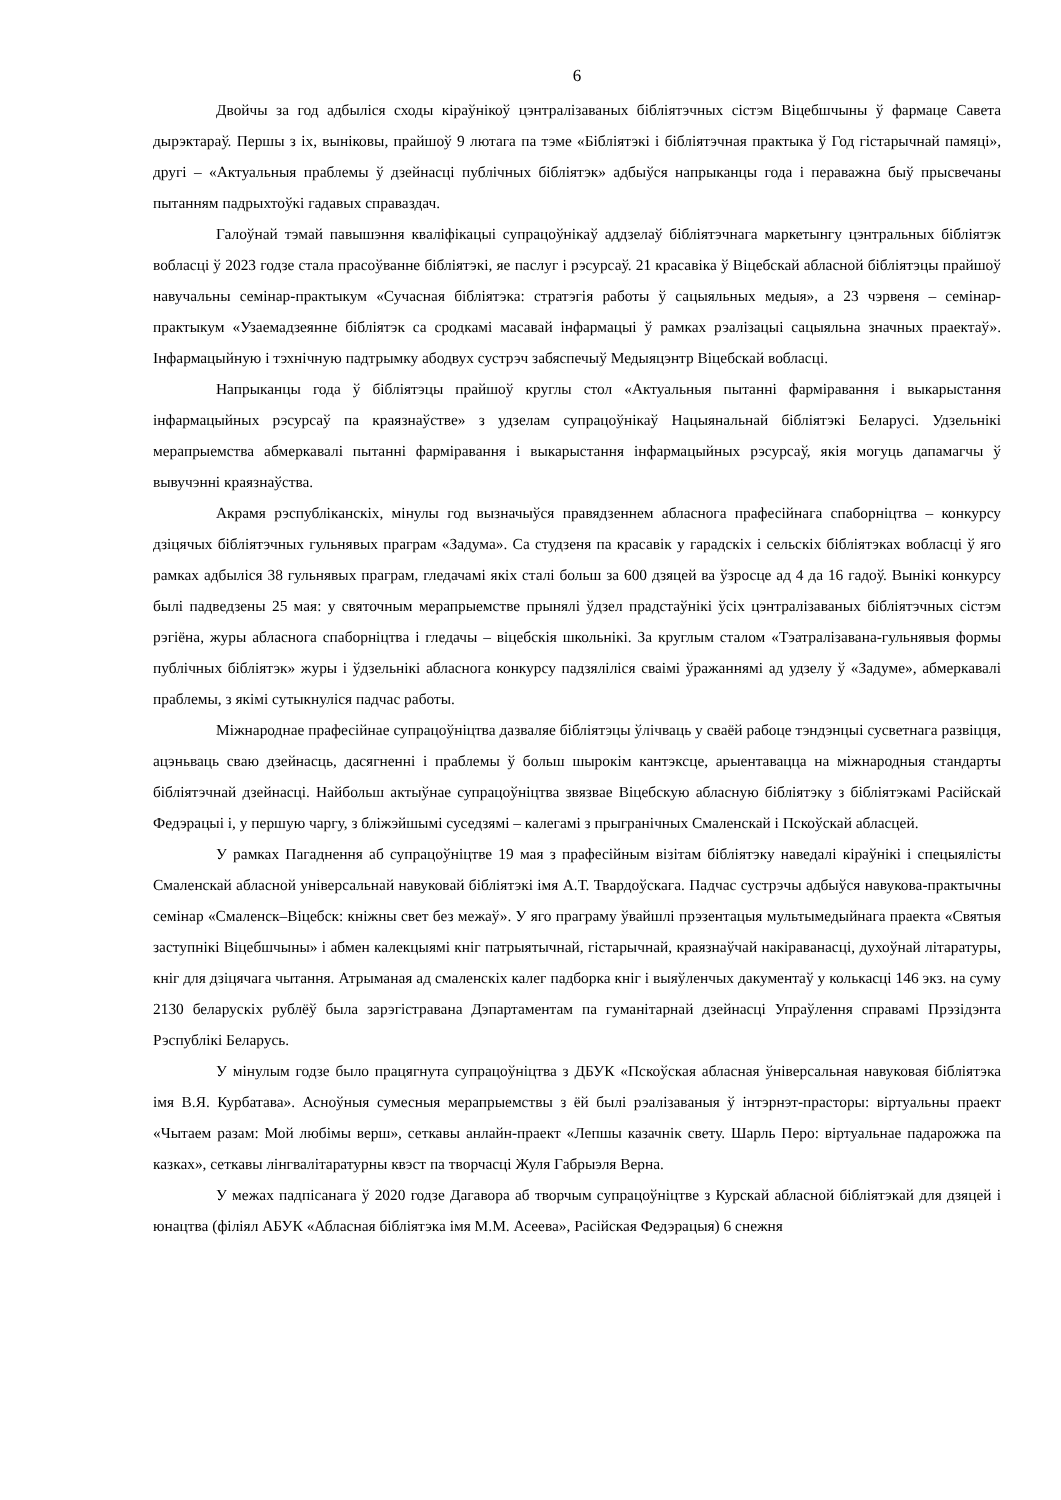6
Двойчы за год адбыліся сходы кіраўнікоў цэнтралізаваных бібліятэчных сістэм Віцебшчыны ў фармаце Савета дырэктараў. Першы з іх, выніковы, прайшоў 9 лютага па тэме «Бібліятэкі і бібліятэчная практыка ў Год гістарычнай памяці», другі – «Актуальныя праблемы ў дзейнасці публічных бібліятэк» адбыўся напрыканцы года і пераважна быў прысвечаны пытанням падрыхтоўкі гадавых справаздач.
Галоўнай тэмай павышэння кваліфікацыі супрацоўнікаў аддзелаў бібліятэчнага маркетынгу цэнтральных бібліятэк вобласці ў 2023 годзе стала прасоўванне бібліятэкі, яе паслуг і рэсурсаў. 21 красавіка ў Віцебскай абласной бібліятэцы прайшоў навучальны семінар-практыкум «Сучасная бібліятэка: стратэгія работы ў сацыяльных медыя», а 23 чэрвеня – семінар-практыкум «Узаемадзеянне бібліятэк са сродкамі масавай інфармацыі ў рамках рэалізацыі сацыяльна значных праектаў». Інфармацыйную і тэхнічную падтрымку абодвух сустрэч забяспечыў Медыяцэнтр Віцебскай вобласці.
Напрыканцы года ў бібліятэцы прайшоў круглы стол «Актуальныя пытанні фарміравання і выкарыстання інфармацыйных рэсурсаў па краязнаўстве» з удзелам супрацоўнікаў Нацыянальнай бібліятэкі Беларусі. Удзельнікі мерапрыемства абмеркавалі пытанні фарміравання і выкарыстання інфармацыйных рэсурсаў, якія могуць дапамагчы ў вывучэнні краязнаўства.
Акрамя рэспубліканскіх, мінулы год вызначыўся правядзеннем абласнога прафесійнага спаборніцтва – конкурсу дзіцячых бібліятэчных гульнявых праграм «Задума». Са студзеня па красавік у гарадскіх і сельскіх бібліятэках вобласці ў яго рамках адбыліся 38 гульнявых праграм, гледачамі якіх сталі больш за 600 дзяцей ва ўзросце ад 4 да 16 гадоў. Вынікі конкурсу былі падведзены 25 мая: у святочным мерапрыемстве прынялі ўдзел прадстаўнікі ўсіх цэнтралізаваных бібліятэчных сістэм рэгіёна, журы абласнога спаборніцтва і гледачы – віцебскія школьнікі. За круглым сталом «Тэатралізавана-гульнявыя формы публічных бібліятэк» журы і ўдзельнікі абласнога конкурсу падзяліліся сваімі ўражаннямі ад удзелу ў «Задуме», абмеркавалі праблемы, з якімі сутыкнуліся падчас работы.
Міжнароднае прафесійнае супрацоўніцтва дазваляе бібліятэцы ўлічваць у сваёй рабоце тэндэнцыі сусветнага развіцця, ацэньваць сваю дзейнасць, дасягненні і праблемы ў больш шырокім кантэксце, арыентавацца на міжнародныя стандарты бібліятэчнай дзейнасці. Найбольш актыўнае супрацоўніцтва звязвае Віцебскую абласную бібліятэку з бібліятэкамі Расійскай Федэрацыі і, у першую чаргу, з бліжэйшымі суседзямі – калегамі з прыгранічных Смаленскай і Пскоўскай абласцей.
У рамках Пагаднення аб супрацоўніцтве 19 мая з прафесійным візітам бібліятэку наведалі кіраўнікі і спецыялісты Смаленскай абласной універсальнай навуковай бібліятэкі імя А.Т. Твардоўскага. Падчас сустрэчы адбыўся навукова-практычны семінар «Смаленск–Віцебск: кніжны свет без межаў». У яго праграму ўвайшлі прэзентацыя мультымедыйнага праекта «Святыя заступнікі Віцебшчыны» і абмен калекцыямі кніг патрыятычнай, гістарычнай, краязнаўчай накіраванасці, духоўнай літаратуры, кніг для дзіцячага чытання. Атрыманая ад смаленскіх калег падборка кніг і выяўленчых дакументаў у колькасці 146 экз. на суму 2130 беларускіх рублёў была зарэгістравана Дэпартаментам па гуманітарнай дзейнасці Упраўлення справамі Прэзідэнта Рэспублікі Беларусь.
У мінулым годзе было працягнута супрацоўніцтва з ДБУК «Пскоўская абласная ўніверсальная навуковая бібліятэка імя В.Я. Курбатава». Асноўныя сумесныя мерапрыемствы з ёй былі рэалізаваныя ў інтэрнэт-прасторы: віртуальны праект «Чытаем разам: Мой любімы верш», сеткавы анлайн-праект «Лепшы казачнік свету. Шарль Перо: віртуальнае падарожжа па казках», сеткавы лінгваліт­аратурны квэст па творчасці Жуля Габрыэля Верна.
У межах падпісанага ў 2020 годзе Дагавора аб творчым супрацоўніцтве з Курскай абласной бібліятэкай для дзяцей і юнацтва (філіял АБУК «Абласная бібліятэка імя М.М. Асеева», Расійская Федэрацыя) 6 снежня